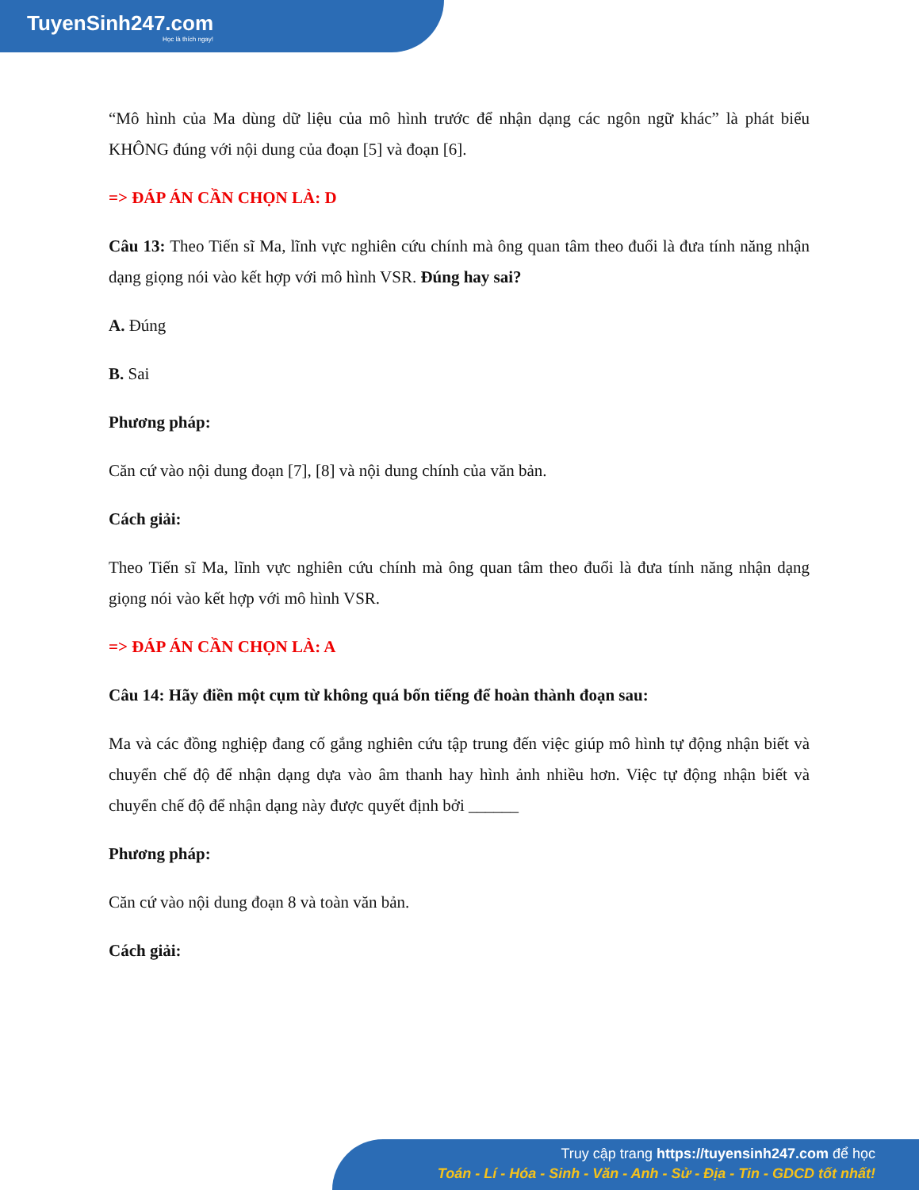TuyenSinh247.com
Học là thích ngay!
“Mô hình của Ma dùng dữ liệu của mô hình trước để nhận dạng các ngôn ngữ khác” là phát biểu KHÔNG đúng với nội dung của đoạn [5] và đoạn [6].
=> ĐÁP ÁN CẦN CHỌN LÀ: D
Câu 13: Theo Tiến sĩ Ma, lĩnh vực nghiên cứu chính mà ông quan tâm theo đuổi là đưa tính năng nhận dạng giọng nói vào kết hợp với mô hình VSR. Đúng hay sai?
A. Đúng
B. Sai
Phương pháp:
Căn cứ vào nội dung đoạn [7], [8] và nội dung chính của văn bản.
Cách giải:
Theo Tiến sĩ Ma, lĩnh vực nghiên cứu chính mà ông quan tâm theo đuổi là đưa tính năng nhận dạng giọng nói vào kết hợp với mô hình VSR.
=> ĐÁP ÁN CẦN CHỌN LÀ: A
Câu 14: Hãy điền một cụm từ không quá bốn tiếng để hoàn thành đoạn sau:
Ma và các đồng nghiệp đang cố gắng nghiên cứu tập trung đến việc giúp mô hình tự động nhận biết và chuyển chế độ để nhận dạng dựa vào âm thanh hay hình ảnh nhiều hơn. Việc tự động nhận biết và chuyển chế độ để nhận dạng này được quyết định bởi ______
Phương pháp:
Căn cứ vào nội dung đoạn 8 và toàn văn bản.
Cách giải:
Truy cập trang https://tuyensinh247.com để học
Toán - Lí - Hóa - Sinh - Văn - Anh - Sử - Địa - Tin - GDCD tốt nhất!